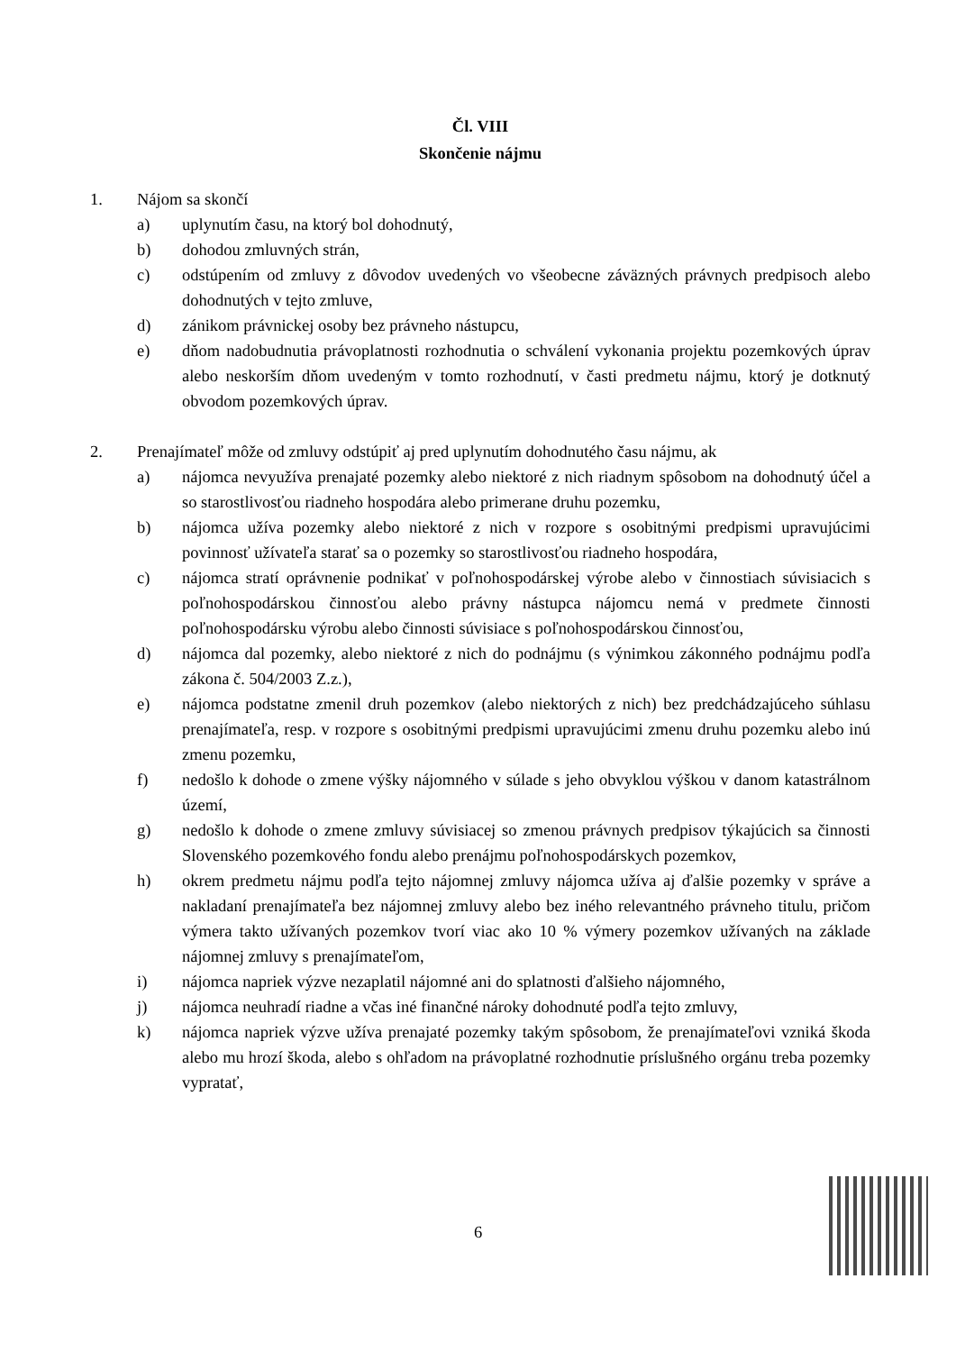Čl. VIII
Skončenie nájmu
1. Nájom sa skončí
a) uplynutím času, na ktorý bol dohodnutý,
b) dohodou zmluvných strán,
c) odstúpením od zmluvy z dôvodov uvedených vo všeobecne záväzných právnych predpisoch alebo dohodnutých v tejto zmluve,
d) zánikom právnickej osoby bez právneho nástupcu,
e) dňom nadobudnutia právoplatnosti rozhodnutia o schválení vykonania projektu pozemkových úprav alebo neskorším dňom uvedeným v tomto rozhodnutí, v časti predmetu nájmu, ktorý je dotknutý obvodom pozemkových úprav.
2. Prenajímateľ môže od zmluvy odstúpiť aj pred uplynutím dohodnutého času nájmu, ak
a) nájomca nevyužíva prenajaté pozemky alebo niektoré z nich riadnym spôsobom na dohodnutý účel a so starostlivosťou riadneho hospodára alebo primerane druhu pozemku,
b) nájomca užíva pozemky alebo niektoré z nich v rozpore s osobitnými predpismi upravujúcimi povinnosť užívateľa starať sa o pozemky so starostlivosťou riadneho hospodára,
c) nájomca stratí oprávnenie podnikať v poľnohospodárskej výrobe alebo v činnostiach súvisiacich s poľnohospodárskou činnosťou alebo právny nástupca nájomcu nemá v predmete činnosti poľnohospodársku výrobu alebo činnosti súvisiace s poľnohospodárskou činnosťou,
d) nájomca dal pozemky, alebo niektoré z nich do podnájmu (s výnimkou zákonného podnájmu podľa zákona č. 504/2003 Z.z.),
e) nájomca podstatne zmenil druh pozemkov (alebo niektorých z nich) bez predchádzajúceho súhlasu prenajímateľa, resp. v rozpore s osobitnými predpismi upravujúcimi zmenu druhu pozemku alebo inú zmenu pozemku,
f) nedošlo k dohode o zmene výšky nájomného v súlade s jeho obvyklou výškou v danom katastrálnom území,
g) nedošlo k dohode o zmene zmluvy súvisiacej so zmenou právnych predpisov týkajúcich sa činnosti Slovenského pozemkového fondu alebo prenájmu poľnohospodárskych pozemkov,
h) okrem predmetu nájmu podľa tejto nájomnej zmluvy nájomca užíva aj ďalšie pozemky v správe a nakladaní prenajímateľa bez nájomnej zmluvy alebo bez iného relevantného právneho titulu, pričom výmera takto užívaných pozemkov tvorí viac ako 10 % výmery pozemkov užívaných na základe nájomnej zmluvy s prenajímateľom,
i) nájomca napriek výzve nezaplatil nájomné ani do splatnosti ďalšieho nájomného,
j) nájomca neuhradí riadne a včas iné finančné nároky dohodnuté podľa tejto zmluvy,
k) nájomca napriek výzve užíva prenajaté pozemky takým spôsobom, že prenajímateľovi vzniká škoda alebo mu hrozí škoda, alebo s ohľadom na právoplatné rozhodnutie príslušného orgánu treba pozemky vypratať,
6